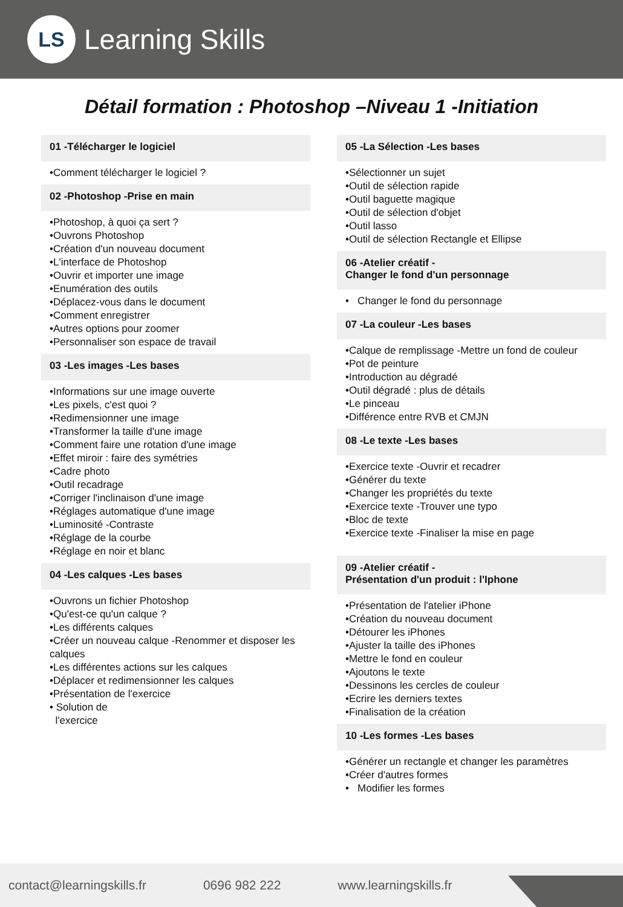LS
Learning Skills
Détail formation : Photoshop –Niveau 1 -Initiation
01 -Télécharger le logiciel
•Comment télécharger le logiciel ?
02 -Photoshop -Prise en main
•Photoshop, à quoi ça sert ?
•Ouvrons Photoshop
•Création d'un nouveau document
•L'interface de Photoshop
•Ouvrir et importer une image
•Enumération des outils
•Déplacez-vous dans le document
•Comment enregistrer
•Autres options pour zoomer
•Personnaliser son espace de travail
03 -Les images -Les bases
•Informations sur une image ouverte
•Les pixels, c'est quoi ?
•Redimensionner une image
•Transformer la taille d'une image
•Comment faire une rotation d'une image
•Effet miroir : faire des symétries
•Cadre photo
•Outil recadrage
•Corriger l'inclinaison d'une image
•Réglages automatique d'une image
•Luminosité -Contraste
•Réglage de la courbe
•Réglage en noir et blanc
04 -Les calques -Les bases
•Ouvrons un fichier Photoshop
•Qu'est-ce qu'un calque ?
•Les différents calques
•Créer un nouveau calque -Renommer et disposer les calques
•Les différentes actions sur les calques
•Déplacer et redimensionner les calques
•Présentation de l'exercice
• Solution de
l'exercice
05 -La Sélection -Les bases
•Sélectionner un sujet
•Outil de sélection rapide
•Outil baguette magique
•Outil de sélection d'objet
•Outil lasso
•Outil de sélection Rectangle et Ellipse
06 -Atelier créatif -
Changer le fond d'un personnage
• Changer le fond du personnage
07 -La couleur -Les bases
•Calque de remplissage -Mettre un fond de couleur
•Pot de peinture
•Introduction au dégradé
•Outil dégradé : plus de détails
•Le pinceau
•Différence entre RVB et CMJN
08 -Le texte -Les bases
•Exercice texte -Ouvrir et recadrer
•Générer du texte
•Changer les propriétés du texte
•Exercice texte -Trouver une typo
•Bloc de texte
•Exercice texte -Finaliser la mise en page
09 -Atelier créatif -
Présentation d'un produit : l'Iphone
•Présentation de l'atelier iPhone
•Création du nouveau document
•Détourer les iPhones
•Ajuster la taille des iPhones
•Mettre le fond en couleur
•Ajoutons le texte
•Dessinons les cercles de couleur
•Ecrire les derniers textes
•Finalisation de la création
10 -Les formes -Les bases
•Générer un rectangle et changer les paramètres
•Créer d'autres formes
• Modifier les formes
contact@learningskills.fr 0696 982 222 www.learningskills.fr